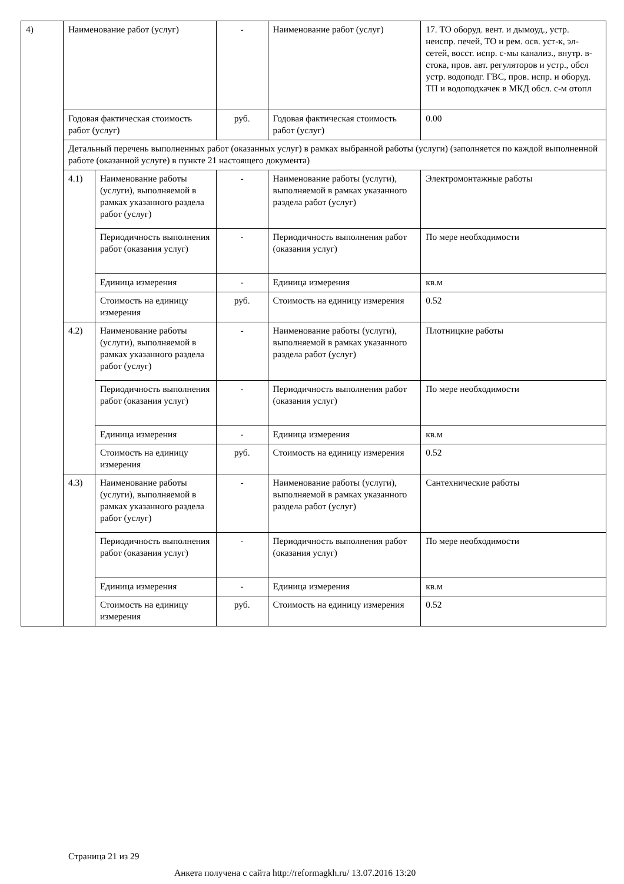| 4) | Наименование работ (услуг) | | - | Наименование работ (услуг) | 17. ТО оборуд. вент. и дымоуд., устр. неиспр. печей, ТО и рем. осв. уст-к, эл-сетей, восст. испр. с-мы канализ., внутр. в-стока, пров. авт. регуляторов и устр., обсл устр. водоподг. ГВС, пров. испр. и оборуд. ТП и водоподкачек в МКД обсл. с-м отопл |
| | Годовая фактическая стоимость работ (услуг) | | руб. | Годовая фактическая стоимость работ (услуг) | 0.00 |
| | Детальный перечень выполненных работ (оказанных услуг) в рамках выбранной работы (услуги) (заполняется по каждой выполненной работе (оказанной услуге) в пункте 21 настоящего документа) | | | | |
| | 4.1) | Наименование работы (услуги), выполняемой в рамках указанного раздела работ (услуг) | - | Наименование работы (услуги), выполняемой в рамках указанного раздела работ (услуг) | Электромонтажные работы |
| | | Периодичность выполнения работ (оказания услуг) | - | Периодичность выполнения работ (оказания услуг) | По мере необходимости |
| | | Единица измерения | - | Единица измерения | кв.м |
| | | Стоимость на единицу измерения | руб. | Стоимость на единицу измерения | 0.52 |
| | 4.2) | Наименование работы (услуги), выполняемой в рамках указанного раздела работ (услуг) | - | Наименование работы (услуги), выполняемой в рамках указанного раздела работ (услуг) | Плотницкие работы |
| | | Периодичность выполнения работ (оказания услуг) | - | Периодичность выполнения работ (оказания услуг) | По мере необходимости |
| | | Единица измерения | - | Единица измерения | кв.м |
| | | Стоимость на единицу измерения | руб. | Стоимость на единицу измерения | 0.52 |
| | 4.3) | Наименование работы (услуги), выполняемой в рамках указанного раздела работ (услуг) | - | Наименование работы (услуги), выполняемой в рамках указанного раздела работ (услуг) | Сантехнические работы |
| | | Периодичность выполнения работ (оказания услуг) | - | Периодичность выполнения работ (оказания услуг) | По мере необходимости |
| | | Единица измерения | - | Единица измерения | кв.м |
| | | Стоимость на единицу измерения | руб. | Стоимость на единицу измерения | 0.52 |
Страница 21 из 29
Анкета получена с сайта http://reformagkh.ru/ 13.07.2016 13:20